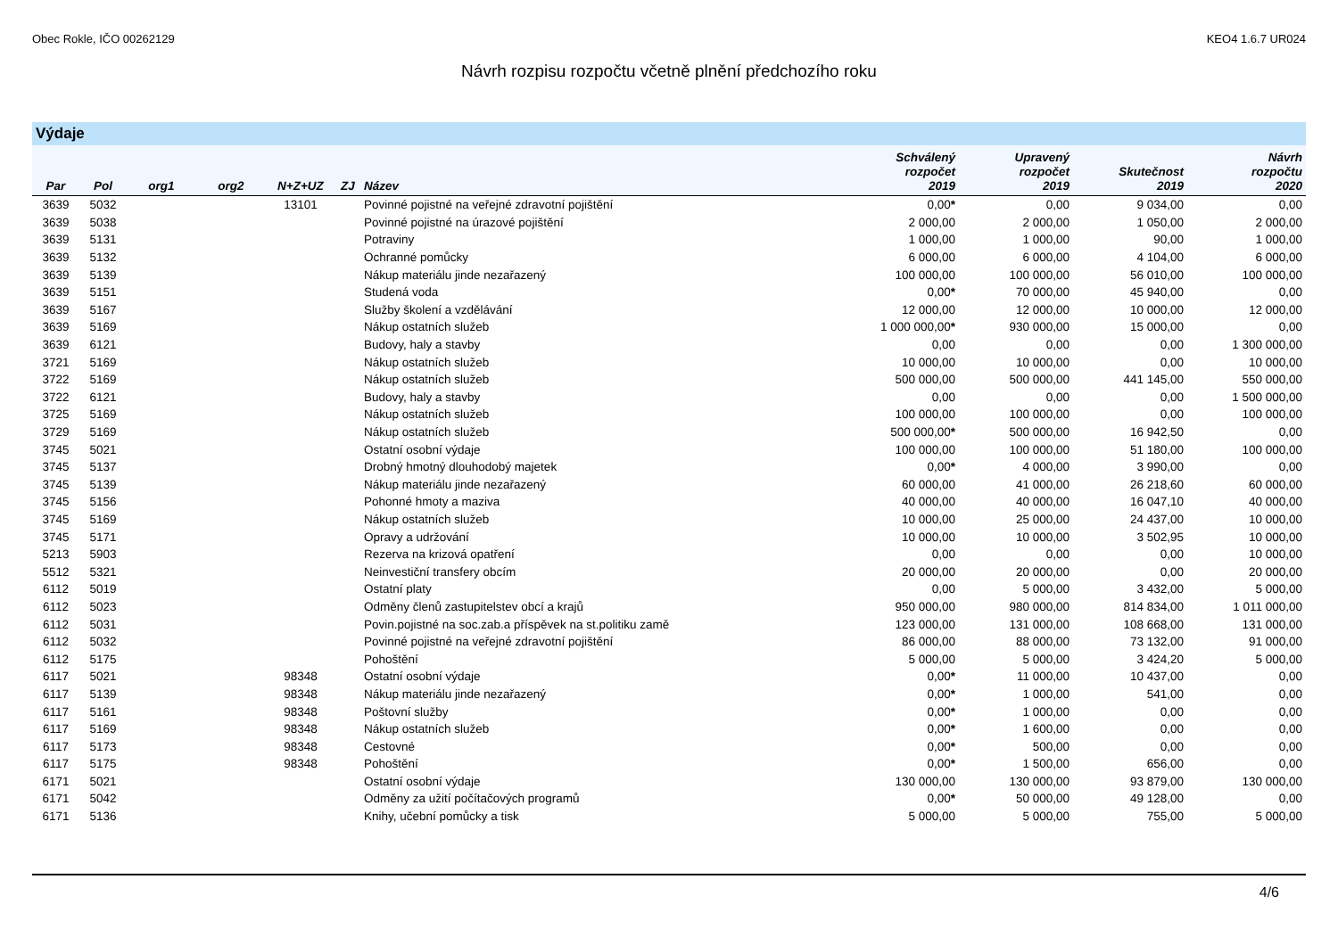Obec Rokle, IČO 00262129 KEO4 1.6.7 UR024
Návrh rozpisu rozpočtu včetně plnění předchozího roku
Výdaje
| Par | Pol | org1 | org2 | N+Z+UZ | ZJ | Název | Schválený rozpočet 2019 | Upravený rozpočet 2019 | Skutečnost 2019 | Návrh rozpočtu 2020 |
| --- | --- | --- | --- | --- | --- | --- | --- | --- | --- | --- |
| 3639 | 5032 | | | 13101 | | Povinné pojistné na veřejné zdravotní pojištění | 0,00 * | 0,00 | 9 034,00 | 0,00 |
| 3639 | 5038 | | | | | Povinné pojistné na úrazové pojištění | 2 000,00 | 2 000,00 | 1 050,00 | 2 000,00 |
| 3639 | 5131 | | | | | Potraviny | 1 000,00 | 1 000,00 | 90,00 | 1 000,00 |
| 3639 | 5132 | | | | | Ochranné pomůcky | 6 000,00 | 6 000,00 | 4 104,00 | 6 000,00 |
| 3639 | 5139 | | | | | Nákup materiálu jinde nezařazený | 100 000,00 | 100 000,00 | 56 010,00 | 100 000,00 |
| 3639 | 5151 | | | | | Studená voda | 0,00 * | 70 000,00 | 45 940,00 | 0,00 |
| 3639 | 5167 | | | | | Služby školení a vzdělávání | 12 000,00 | 12 000,00 | 10 000,00 | 12 000,00 |
| 3639 | 5169 | | | | | Nákup ostatních služeb | 1 000 000,00 * | 930 000,00 | 15 000,00 | 0,00 |
| 3639 | 6121 | | | | | Budovy, haly a stavby | 0,00 | 0,00 | 0,00 | 1 300 000,00 |
| 3721 | 5169 | | | | | Nákup ostatních služeb | 10 000,00 | 10 000,00 | 0,00 | 10 000,00 |
| 3722 | 5169 | | | | | Nákup ostatních služeb | 500 000,00 | 500 000,00 | 441 145,00 | 550 000,00 |
| 3722 | 6121 | | | | | Budovy, haly a stavby | 0,00 | 0,00 | 0,00 | 1 500 000,00 |
| 3725 | 5169 | | | | | Nákup ostatních služeb | 100 000,00 | 100 000,00 | 0,00 | 100 000,00 |
| 3729 | 5169 | | | | | Nákup ostatních služeb | 500 000,00 * | 500 000,00 | 16 942,50 | 0,00 |
| 3745 | 5021 | | | | | Ostatní osobní výdaje | 100 000,00 | 100 000,00 | 51 180,00 | 100 000,00 |
| 3745 | 5137 | | | | | Drobný hmotný dlouhodobý majetek | 0,00 * | 4 000,00 | 3 990,00 | 0,00 |
| 3745 | 5139 | | | | | Nákup materiálu jinde nezařazený | 60 000,00 | 41 000,00 | 26 218,60 | 60 000,00 |
| 3745 | 5156 | | | | | Pohonné hmoty a maziva | 40 000,00 | 40 000,00 | 16 047,10 | 40 000,00 |
| 3745 | 5169 | | | | | Nákup ostatních služeb | 10 000,00 | 25 000,00 | 24 437,00 | 10 000,00 |
| 3745 | 5171 | | | | | Opravy a udržování | 10 000,00 | 10 000,00 | 3 502,95 | 10 000,00 |
| 5213 | 5903 | | | | | Rezerva na krizová opatření | 0,00 | 0,00 | 0,00 | 10 000,00 |
| 5512 | 5321 | | | | | Neinvestiční transfery obcím | 20 000,00 | 20 000,00 | 0,00 | 20 000,00 |
| 6112 | 5019 | | | | | Ostatní platy | 0,00 | 5 000,00 | 3 432,00 | 5 000,00 |
| 6112 | 5023 | | | | | Odměny členů zastupitelstev obcí a krajů | 950 000,00 | 980 000,00 | 814 834,00 | 1 011 000,00 |
| 6112 | 5031 | | | | | Povin.pojistné na soc.zab.a příspěvek na st.politiku zamě | 123 000,00 | 131 000,00 | 108 668,00 | 131 000,00 |
| 6112 | 5032 | | | | | Povinné pojistné na veřejné zdravotní pojištění | 86 000,00 | 88 000,00 | 73 132,00 | 91 000,00 |
| 6112 | 5175 | | | | | Pohoštění | 5 000,00 | 5 000,00 | 3 424,20 | 5 000,00 |
| 6117 | 5021 | | | 98348 | | Ostatní osobní výdaje | 0,00 * | 11 000,00 | 10 437,00 | 0,00 |
| 6117 | 5139 | | | 98348 | | Nákup materiálu jinde nezařazený | 0,00 * | 1 000,00 | 541,00 | 0,00 |
| 6117 | 5161 | | | 98348 | | Poštovní služby | 0,00 * | 1 000,00 | 0,00 | 0,00 |
| 6117 | 5169 | | | 98348 | | Nákup ostatních služeb | 0,00 * | 1 600,00 | 0,00 | 0,00 |
| 6117 | 5173 | | | 98348 | | Cestovné | 0,00 * | 500,00 | 0,00 | 0,00 |
| 6117 | 5175 | | | 98348 | | Pohoštění | 0,00 * | 1 500,00 | 656,00 | 0,00 |
| 6171 | 5021 | | | | | Ostatní osobní výdaje | 130 000,00 | 130 000,00 | 93 879,00 | 130 000,00 |
| 6171 | 5042 | | | | | Odměny za užití počítačových programů | 0,00 * | 50 000,00 | 49 128,00 | 0,00 |
| 6171 | 5136 | | | | | Knihy, učební pomůcky a tisk | 5 000,00 | 5 000,00 | 755,00 | 5 000,00 |
4/6